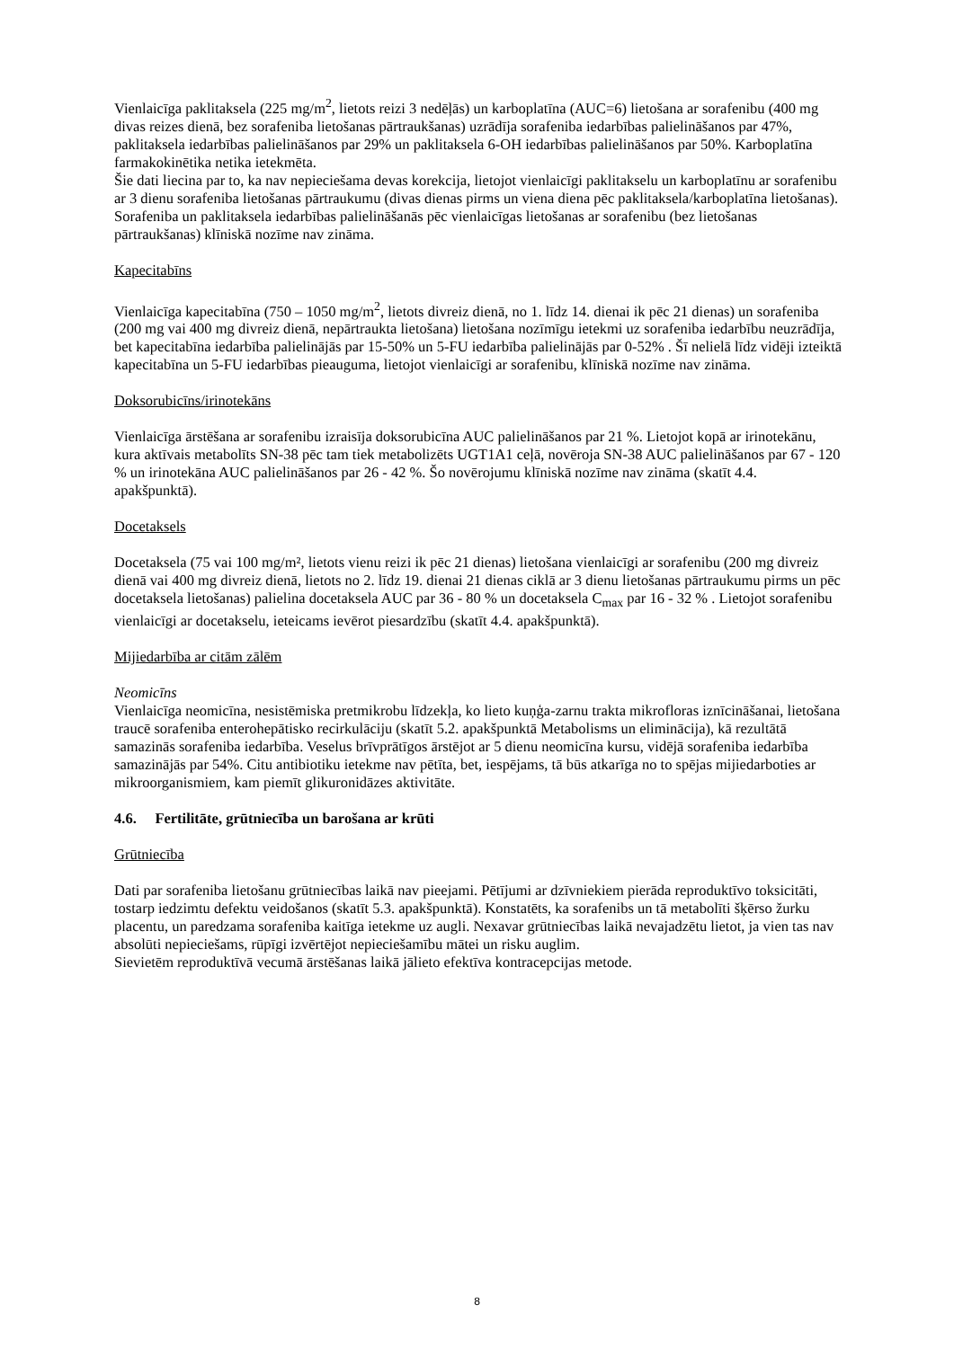Vienlaicīga paklitaksela (225 mg/m<sup>2</sup>, lietots reizi 3 nedēļās) un karboplatīna (AUC=6) lietošana ar sorafenibu (400 mg divas reizes dienā, bez sorafeniba lietošanas pārtraukšanas) uzrādīja sorafeniba iedarbības palielināšanos par 47%, paklitaksela iedarbības palielināšanos par 29% un paklitaksela 6-OH iedarbības palielināšanos par 50%. Karboplatīna farmakokinētika netika ietekmēta.
Šie dati liecina par to, ka nav nepieciešama devas korekcija, lietojot vienlaicīgi paklitakselu un karboplatīnu ar sorafenibu ar 3 dienu sorafeniba lietošanas pārtraukumu (divas dienas pirms un viena diena pēc paklitaksela/karboplatīna lietošanas). Sorafeniba un paklitaksela iedarbības palielināšanās pēc vienlaicīgas lietošanas ar sorafenibu (bez lietošanas pārtraukšanas) klīniskā nozīme nav zināma.
Kapecitabīns
Vienlaicīga kapecitabīna (750 – 1050 mg/m<sup>2</sup>, lietots divreiz dienā, no 1. līdz 14. dienai ik pēc 21 dienas) un sorafeniba (200 mg vai 400 mg divreiz dienā, nepārtraukta lietošana) lietošana nozīmīgu ietekmi uz sorafeniba iedarbību neuzrādīja, bet kapecitabīna iedarbība palielinājās par 15-50% un 5-FU iedarbība palielinājās par 0-52% . Šī nelielā līdz vidēji izteiktā kapecitabīna un 5-FU iedarbības pieauguma, lietojot vienlaicīgi ar sorafenibu, klīniskā nozīme nav zināma.
Doksorubicīns/irinotekāns
Vienlaicīga ārstēšana ar sorafenibu izraisīja doksorubicīna AUC palielināšanos par 21 %. Lietojot kopā ar irinotekānu, kura aktīvais metabolīts SN-38 pēc tam tiek metabolizēts UGT1A1 ceļā, novēroja SN-38 AUC palielināšanos par 67 - 120 % un irinotekāna AUC palielināšanos par 26 - 42 %. Šo novērojumu klīniskā nozīme nav zināma (skatīt 4.4. apakšpunktā).
Docetaksels
Docetaksela (75 vai 100 mg/m², lietots vienu reizi ik pēc 21 dienas) lietošana vienlaicīgi ar sorafenibu (200 mg divreiz dienā vai 400 mg divreiz dienā, lietots no 2. līdz 19. dienai 21 dienas ciklā ar 3 dienu lietošanas pārtraukumu pirms un pēc docetaksela lietošanas) palielina docetaksela AUC par 36 - 80 % un docetaksela C<sub>max</sub> par 16 - 32 % . Lietojot sorafenibu vienlaicīgi ar docetakselu, ieteicams ievērot piesardzību (skatīt 4.4. apakšpunktā).
Mijiedarbība ar citām zālēm
Neomicīns
Vienlaicīga neomicīna, nesistēmiska pretmikrobu līdzekļa, ko lieto kuņģa-zarnu trakta mikrofloras iznīcināšanai, lietošana traucē sorafeniba enterohepātisko recirkulāciju (skatīt 5.2. apakšpunktā Metabolisms un eliminācija), kā rezultātā samazinās sorafeniba iedarbība. Veselus brīvprātīgos ārstējot ar 5 dienu neomicīna kursu, vidējā sorafeniba iedarbība samazinājās par 54%. Citu antibiotiku ietekme nav pētīta, bet, iespējams, tā būs atkarīga no to spējas mijiedarboties ar mikroorganismiem, kam piemīt glikuronidāzes aktivitāte.
4.6. Fertilitāte, grūtniecība un barošana ar krūti
Grūtniecība
Dati par sorafeniba lietošanu grūtniecības laikā nav pieejami. Pētījumi ar dzīvniekiem pierāda reproduktīvo toksicitāti, tostarp iedzimtu defektu veidošanos (skatīt 5.3. apakšpunktā). Konstatēts, ka sorafenibs un tā metabolīti šķērso žurku placentu, un paredzama sorafeniba kaitīga ietekme uz augli. Nexavar grūtniecības laikā nevajadzētu lietot, ja vien tas nav absolūti nepieciešams, rūpīgi izvērtējot nepieciešamību mātei un risku auglim.
Sievietēm reproduktīvā vecumā ārstēšanas laikā jālieto efektīva kontracepcijas metode.
8